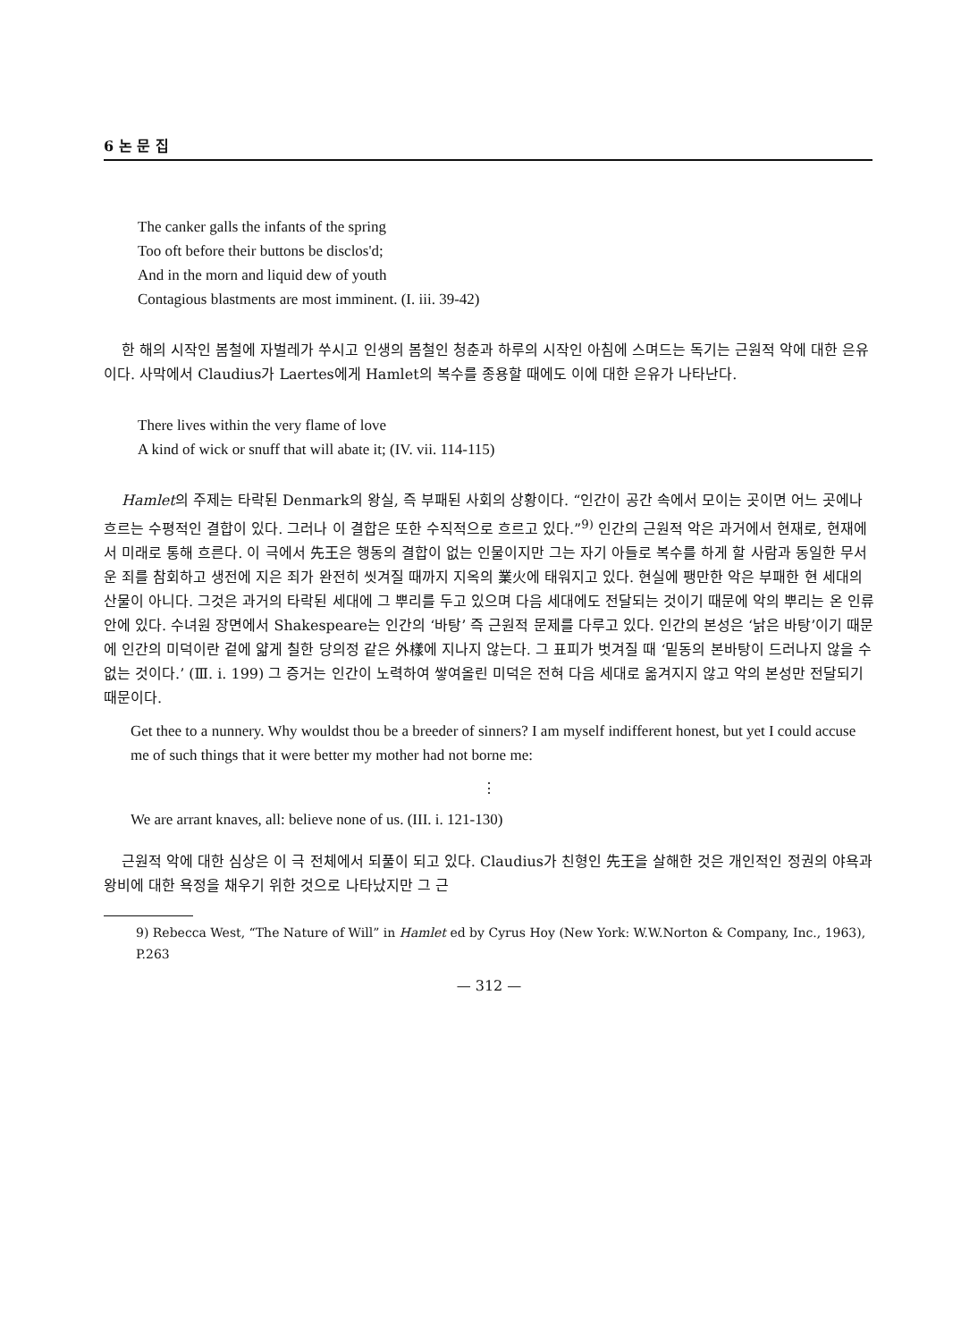6 논 문 집
The canker galls the infants of the spring
Too oft before their buttons be disclos'd;
And in the morn and liquid dew of youth
Contagious blastments are most imminent. (I. iii. 39-42)
한 해의 시작인 봄철에 자벌레가 쑤시고 인생의 봄철인 청춘과 하루의 시작인 아침에 스며드는 독기는 근원적 악에 대한 은유이다. 사막에서 Claudius가 Laertes에게 Hamlet의 복수를 종용할 때에도 이에 대한 은유가 나타난다.
There lives within the very flame of love
A kind of wick or snuff that will abate it; (IV. vii. 114-115)
Hamlet의 주제는 타락된 Denmark의 왕실, 즉 부패된 사회의 상황이다. “인간이 공간 속에서 모이는 곳이면 어느 곳에나 흐르는 수평적인 결합이 있다. 그러나 이 결합은 또한 수직적으로 흐르고 있다.”<sup>9)</sup> 인간의 근원적 악은 과거에서 현재로, 현재에서 미래로 통해 흐른다. 이 극에서 先王은 행동의 결합이 없는 인물이지만 그는 자기 아들로 복수를 하게 할 사람과 동일한 무서운 죄를 참회하고 생전에 지은 죄가 완전히 씻겨질 때까지 지옥의 業火에 태워지고 있다. 현실에 팽만한 악은 부패한 현 세대의 산물이 아니다. 그것은 과거의 타락된 세대에 그 뿌리를 두고 있으며 다음 세대에도 전달되는 것이기 때문에 악의 뿌리는 온 인류 안에 있다. 수녀원 장면에서 Shakespeare는 인간의 ‘바탕’ 즉 근원적 문제를 다루고 있다. 인간의 본성은 ‘낡은 바탕’이기 때문에 인간의 미덕이란 겉에 얇게 칠한 당의정 같은 外樣에 지나지 않는다. 그 표피가 벗겨질 때 ‘밑동의 본바탕이 드러나지 않을 수 없는 것이다.’ (Ⅲ. i. 199) 그 증거는 인간이 노력하여 쌓여올린 미덕은 전혀 다음 세대로 옮겨지지 않고 악의 본성만 전달되기 때문이다.
Get thee to a nunnery. Why wouldst thou be a breeder of sinners? I am myself indifferent honest, but yet I could accuse me of such things that it were better my mother had not borne me:
⋮
We are arrant knaves, all: believe none of us. (III. i. 121-130)
근원적 악에 대한 심상은 이 극 전체에서 되풀이 되고 있다. Claudius가 친형인 先王을 살해한 것은 개인적인 정권의 야욕과 왕비에 대한 욕정을 채우기 위한 것으로 나타났지만 그 근
9) Rebecca West, “The Nature of Will” in Hamlet ed by Cyrus Hoy (New York: W.W.Norton & Company, Inc., 1963), P.263
— 312 —